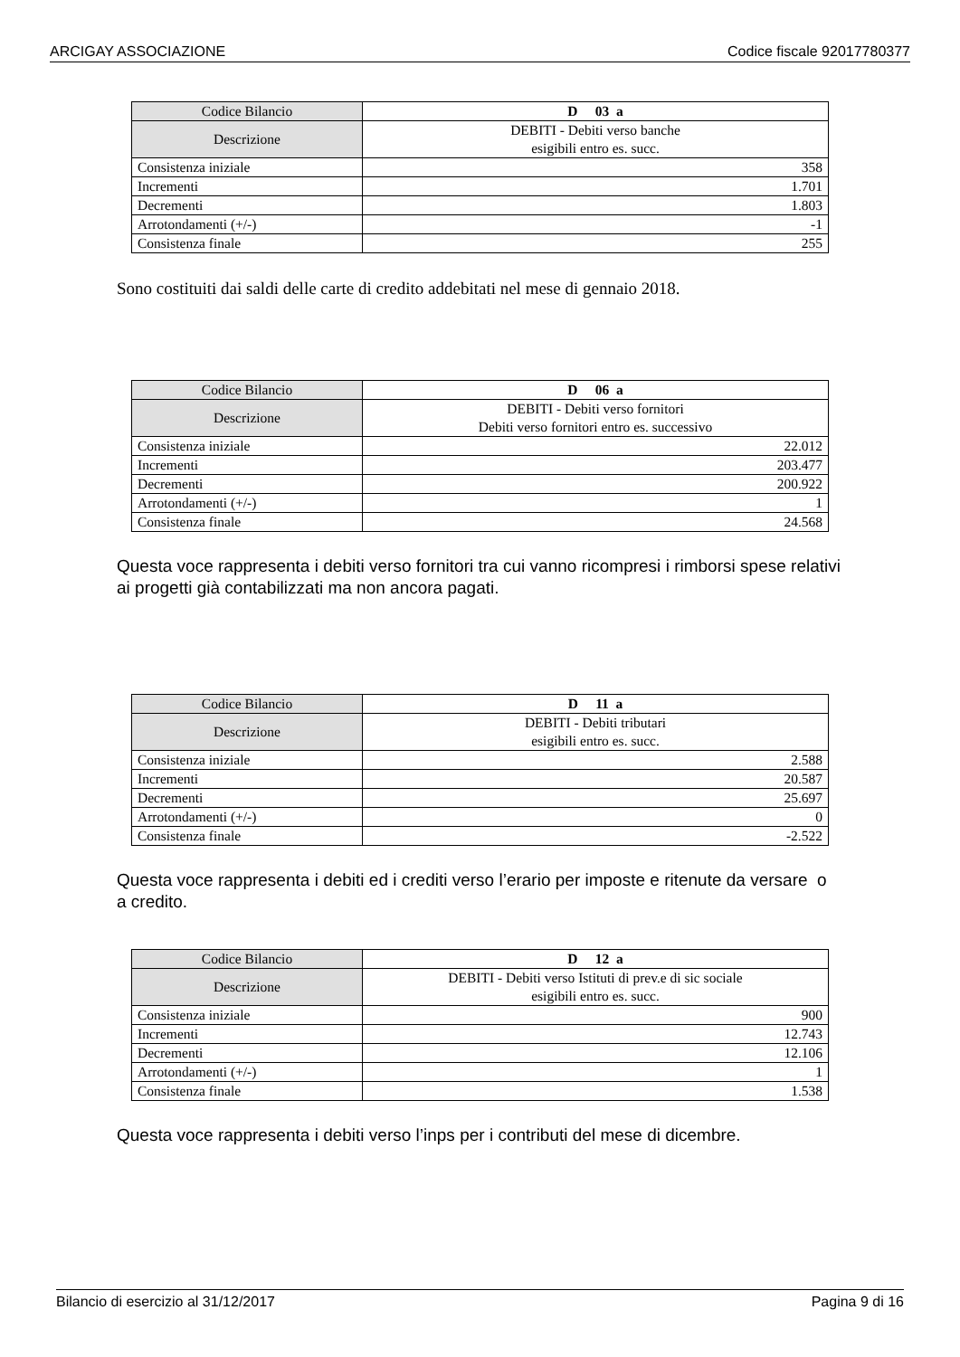ARCIGAY ASSOCIAZIONE Codice fiscale 92017780377
| Codice Bilancio | D 03 a |
| Descrizione | DEBITI - Debiti verso banche esigibili entro es. succ. |
| Consistenza iniziale | 358 |
| Incrementi | 1.701 |
| Decrementi | 1.803 |
| Arrotondamenti (+/-) | -1 |
| Consistenza finale | 255 |
Sono costituiti dai saldi delle carte di credito addebitati nel mese di gennaio 2018.
| Codice Bilancio | D 06 a |
| Descrizione | DEBITI - Debiti verso fornitori Debiti verso fornitori entro es. successivo |
| Consistenza iniziale | 22.012 |
| Incrementi | 203.477 |
| Decrementi | 200.922 |
| Arrotondamenti (+/-) | 1 |
| Consistenza finale | 24.568 |
Questa voce rappresenta i debiti verso fornitori tra cui vanno ricompresi i rimborsi spese relativi ai progetti già contabilizzati ma non ancora pagati.
| Codice Bilancio | D 11 a |
| Descrizione | DEBITI - Debiti tributari esigibili entro es. succ. |
| Consistenza iniziale | 2.588 |
| Incrementi | 20.587 |
| Decrementi | 25.697 |
| Arrotondamenti (+/-) | 0 |
| Consistenza finale | -2.522 |
Questa voce rappresenta i debiti ed i crediti verso l’erario per imposte e ritenute da versare o a credito.
| Codice Bilancio | D 12 a |
| Descrizione | DEBITI - Debiti verso Istituti di prev.e di sic sociale esigibili entro es. succ. |
| Consistenza iniziale | 900 |
| Incrementi | 12.743 |
| Decrementi | 12.106 |
| Arrotondamenti (+/-) | 1 |
| Consistenza finale | 1.538 |
Questa voce rappresenta i debiti verso l’inps per i contributi del mese di dicembre.
Bilancio di esercizio al 31/12/2017 Pagina 9 di 16